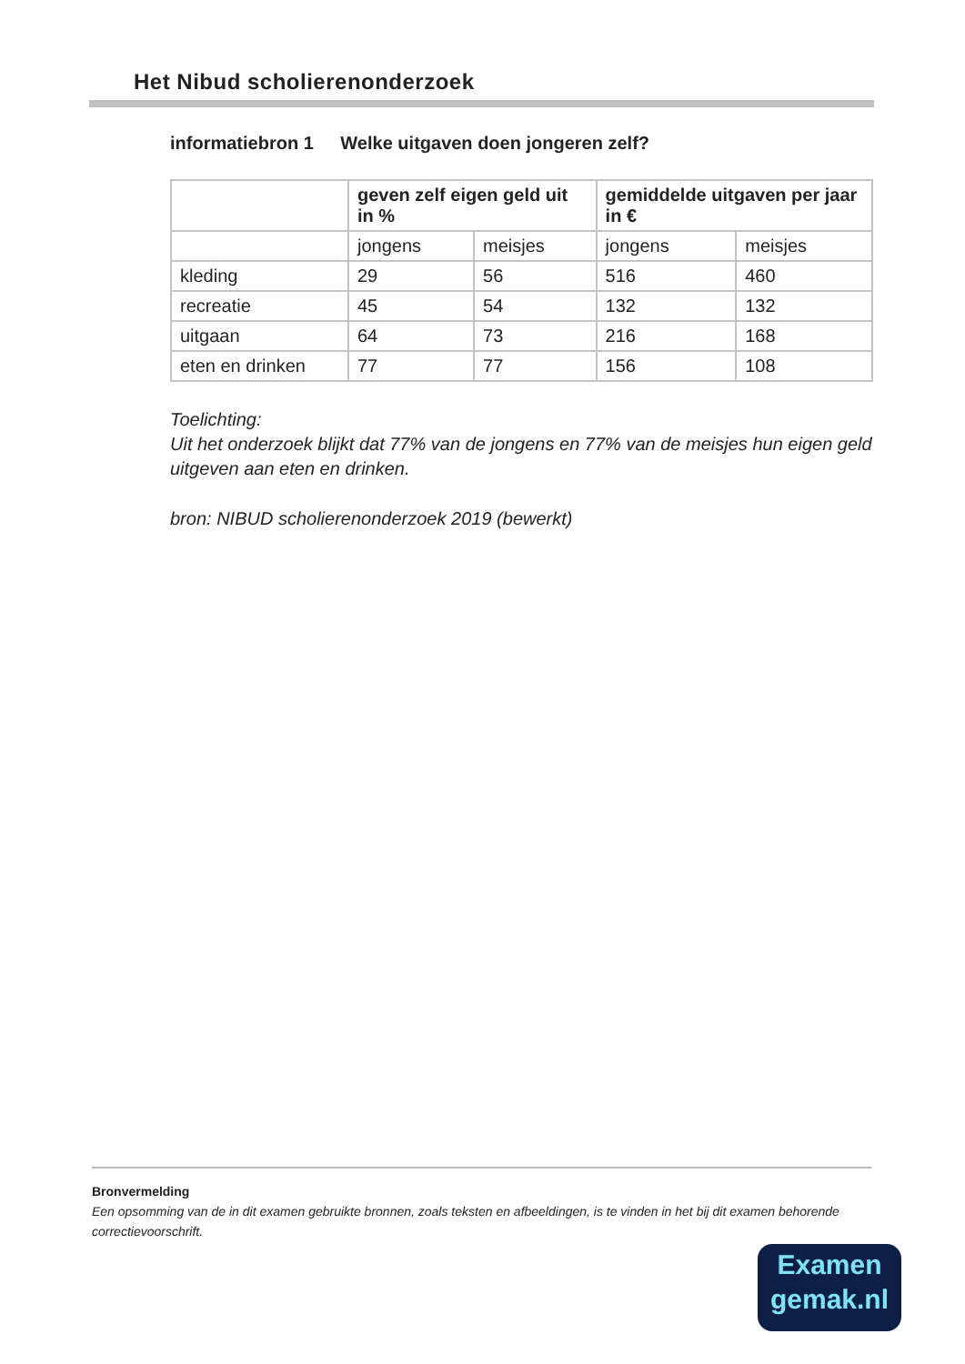Het Nibud scholierenonderzoek
informatiebron 1 Welke uitgaven doen jongeren zelf?
| | geven zelf eigen geld uit in % | | gemiddelde uitgaven per jaar in € | |
| --- | --- | --- | --- | --- |
| | jongens | meisjes | jongens | meisjes |
| kleding | 29 | 56 | 516 | 460 |
| recreatie | 45 | 54 | 132 | 132 |
| uitgaan | 64 | 73 | 216 | 168 |
| eten en drinken | 77 | 77 | 156 | 108 |
Toelichting:
Uit het onderzoek blijkt dat 77% van de jongens en 77% van de meisjes hun eigen geld uitgeven aan eten en drinken.
bron: NIBUD scholierenonderzoek 2019 (bewerkt)
Bronvermelding
Een opsomming van de in dit examen gebruikte bronnen, zoals teksten en afbeeldingen, is te vinden in het bij dit examen behorende correctievoorschrift.
Examen
gemak.nl